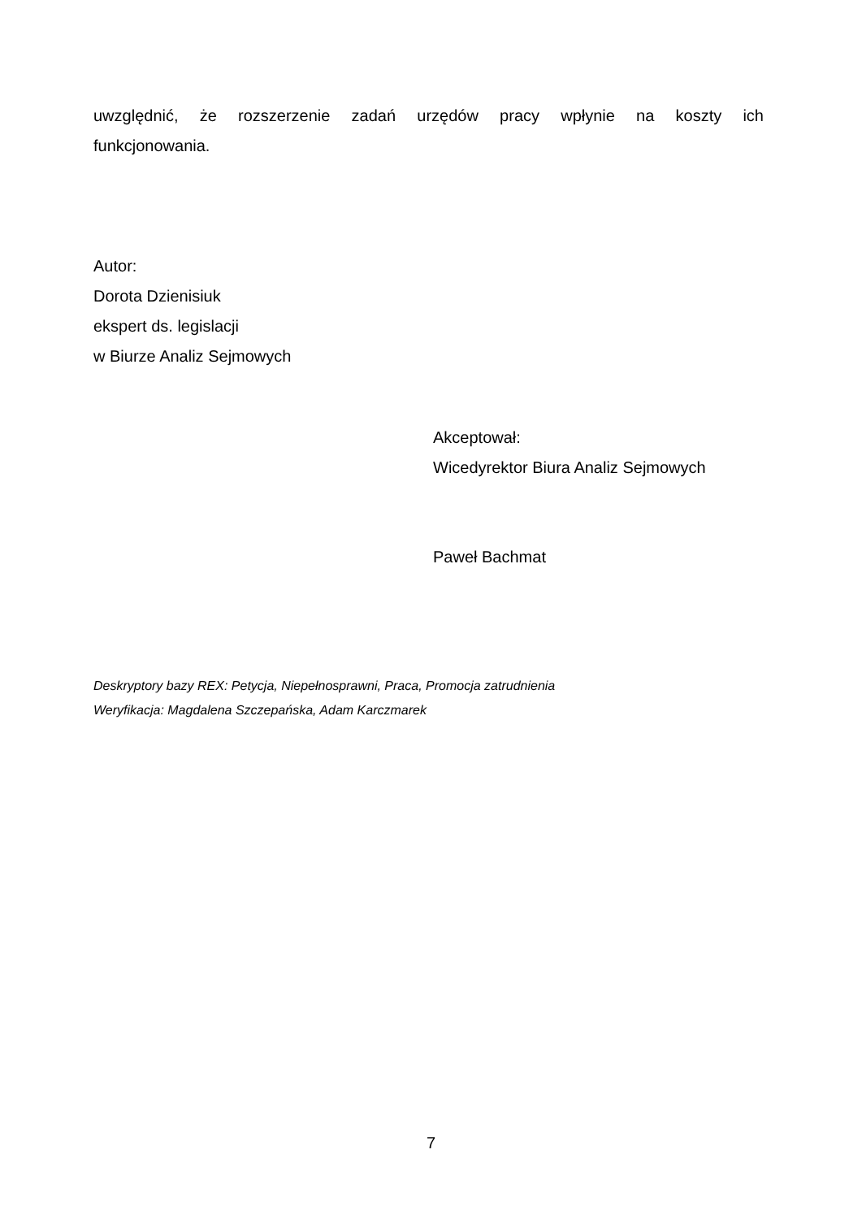uwzględnić, że rozszerzenie zadań urzędów pracy wpłynie na koszty ich
funkcjonowania.
Autor:
Dorota Dzienisiuk
ekspert ds. legislacji
w Biurze Analiz Sejmowych
Akceptował:
Wicedyrektor Biura Analiz Sejmowych
Paweł Bachmat
Deskryptory bazy REX: Petycja, Niepełnosprawni, Praca, Promocja zatrudnienia
Weryfikacja: Magdalena Szczepańska, Adam Karczmarek
7